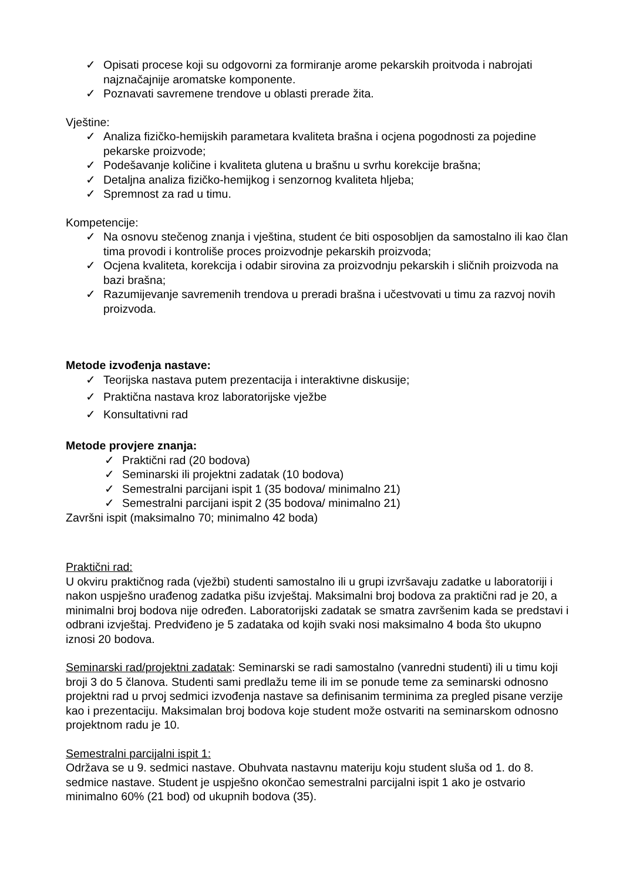✓ Opisati procese koji su odgovorni za formiranje arome pekarskih proitvoda i nabrojati najznačajnije aromatske komponente.
✓ Poznavati savremene trendove u oblasti prerade žita.
Vještine:
✓ Analiza fizičko-hemijskih parametara kvaliteta brašna i ocjena pogodnosti za pojedine pekarske proizvode;
✓ Podešavanje količine i kvaliteta glutena u brašnu u svrhu korekcije brašna;
✓ Detaljna analiza fizičko-hemijkog i senzornog kvaliteta hljeba;
✓ Spremnost za rad u timu.
Kompetencije:
✓ Na osnovu stečenog znanja i vještina, student će biti osposobljen da samostalno ili kao član tima provodi i kontroliše proces proizvodnje pekarskih proizvoda;
✓ Ocjena kvaliteta, korekcija i odabir sirovina za proizvodnju pekarskih i sličnih proizvoda na bazi brašna;
✓ Razumijevanje savremenih trendova u preradi brašna i učestvovati u timu za razvoj novih proizvoda.
Metode izvođenja nastave:
✓ Teorijska nastava putem prezentacija i interaktivne diskusije;
✓ Praktična nastava kroz laboratorijske vježbe
✓ Konsultativni rad
Metode provjere znanja:
✓ Praktični rad (20 bodova)
✓ Seminarski ili projektni zadatak (10 bodova)
✓ Semestralni parcijani ispit 1 (35 bodova/ minimalno 21)
✓ Semestralni parcijani ispit 2 (35 bodova/ minimalno 21)
Završni ispit (maksimalno 70; minimalno 42 boda)
Praktični rad:
U okviru praktičnog rada (vježbi) studenti samostalno ili u grupi izvršavaju zadatke u laboratoriji i nakon uspješno urađenog zadatka pišu izvještaj. Maksimalni broj bodova za praktični rad je 20, a minimalni broj bodova nije određen. Laboratorijski zadatak se smatra završenim kada se predstavi i odbrani izvještaj. Predviđeno je 5 zadataka od kojih svaki nosi maksimalno 4 boda što ukupno iznosi 20 bodova.
Seminarski rad/projektni zadatak: Seminarski se radi samostalno (vanredni studenti) ili u timu koji broji 3 do 5 članova. Studenti sami predlažu teme ili im se ponude teme za seminarski odnosno projektni rad u prvoj sedmici izvođenja nastave sa definisanim terminima za pregled pisane verzije kao i prezentaciju. Maksimalan broj bodova koje student može ostvariti na seminarskom odnosno projektnom radu je 10.
Semestralni parcijalni ispit 1:
Održava se u 9. sedmici nastave. Obuhvata nastavnu materiju koju student sluša od 1. do 8. sedmice nastave. Student je uspješno okončao semestralni parcijalni ispit 1 ako je ostvario minimalno 60% (21 bod) od ukupnih bodova (35).